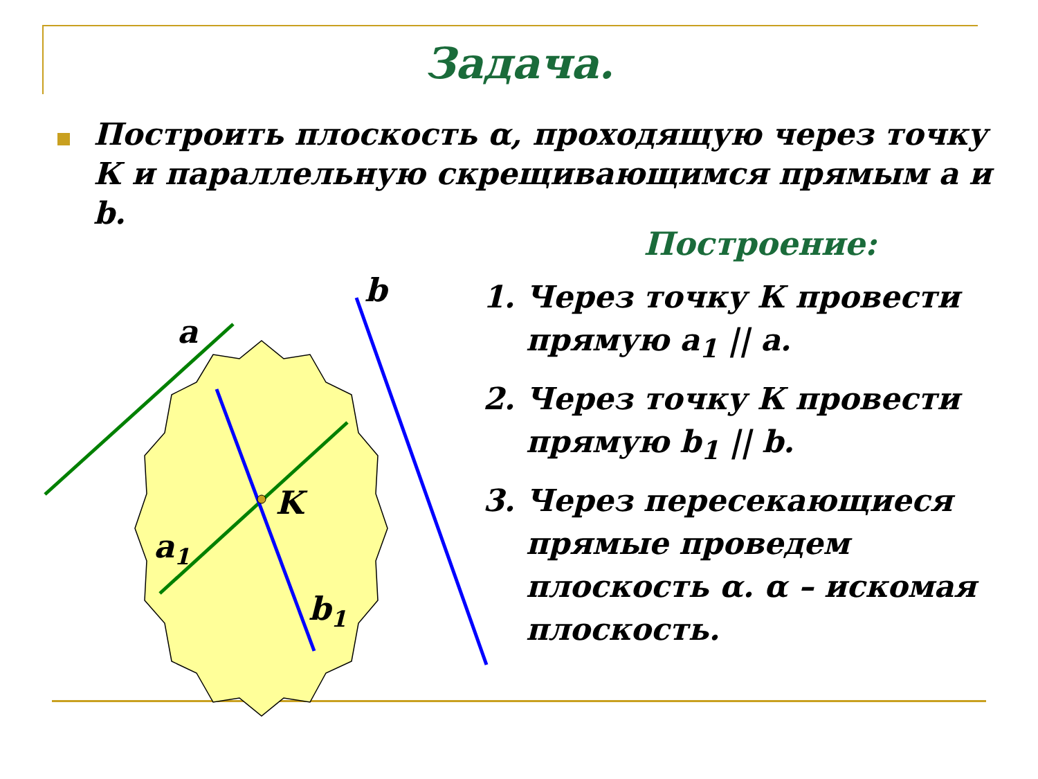Задача.
Построить плоскость α, проходящую через точку К и параллельную скрещивающимся прямым a и b.
Построение:
1. Через точку К провести прямую a<sub>1</sub> || a.
2. Через точку К провести прямую b<sub>1</sub> || b.
3. Через пересекающиеся прямые проведем плоскость α. α – искомая плоскость.
a
b
K
a1
b1